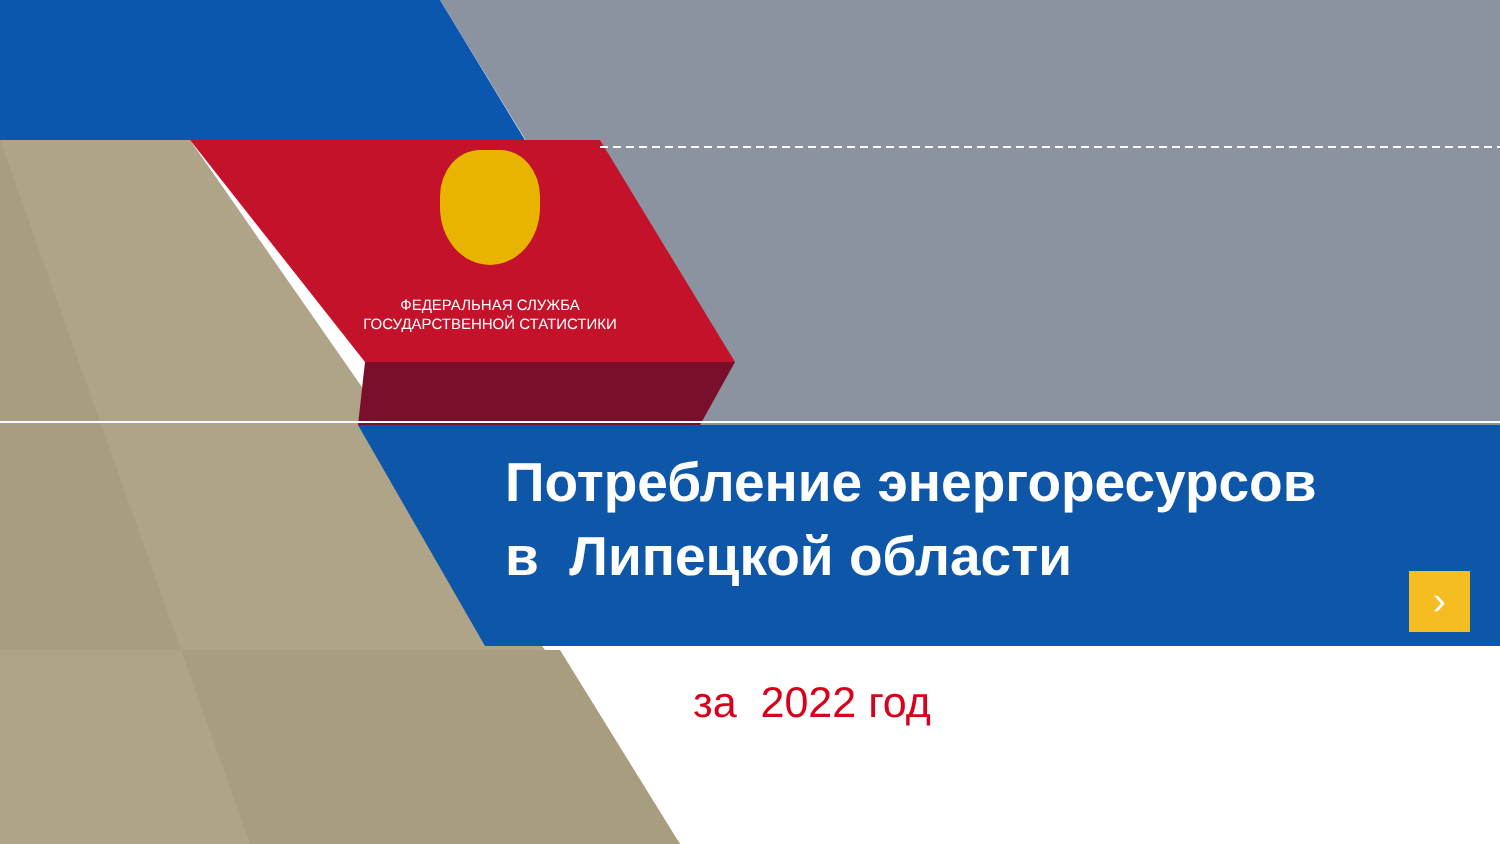ФЕДЕРАЛЬНАЯ СЛУЖБА
ГОСУДАРСТВЕННОЙ СТАТИСТИКИ
Потребление энергоресурсов
в Липецкой области
за 2022 год
›